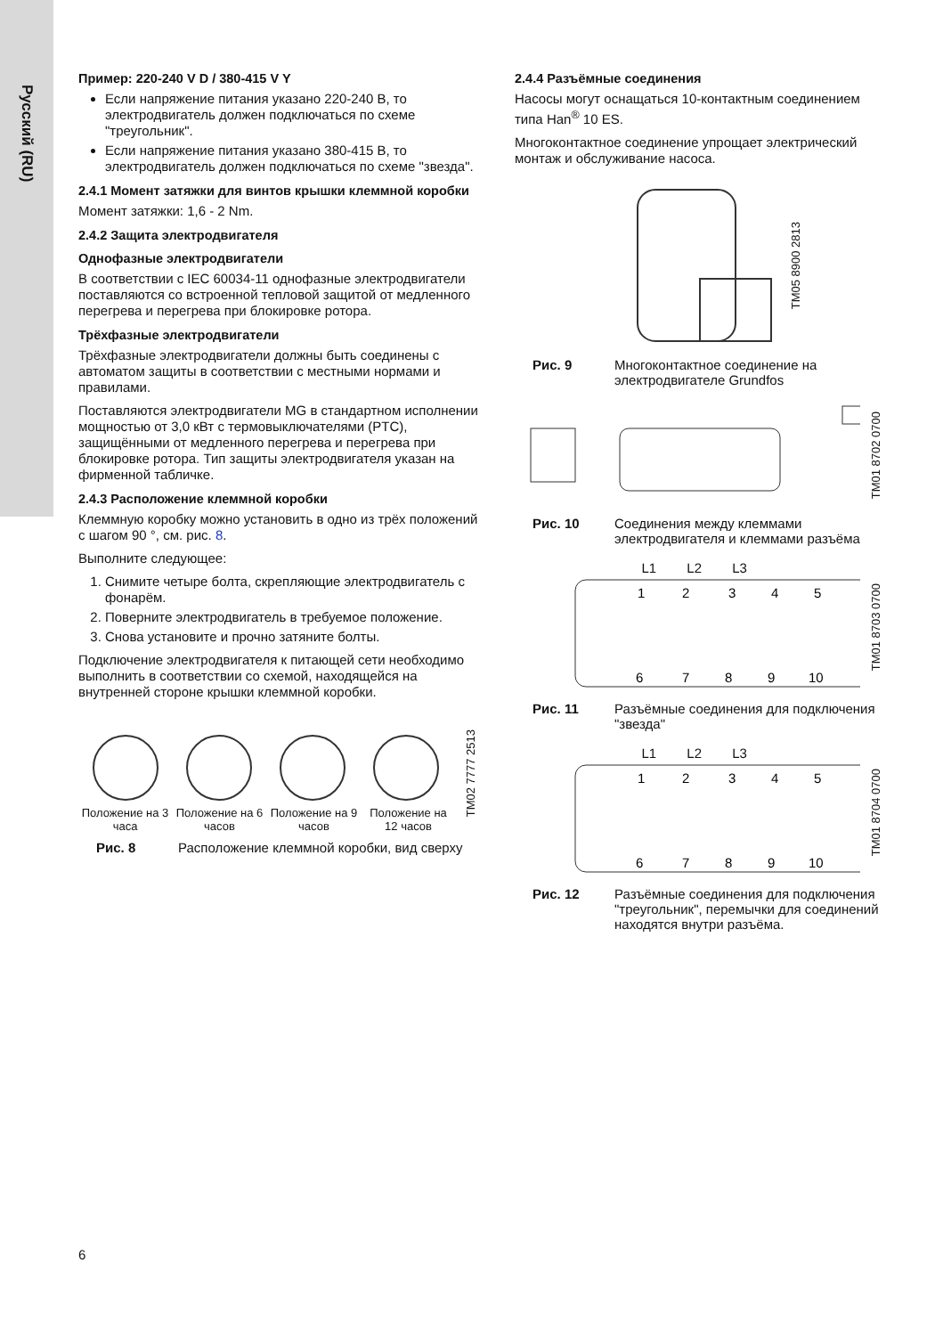Русский (RU)
Пример: 220-240 V D / 380-415 V Y
Если напряжение питания указано 220-240 В, то электродвигатель должен подключаться по схеме "треугольник".
Если напряжение питания указано 380-415 В, то электродвигатель должен подключаться по схеме "звезда".
2.4.1 Момент затяжки для винтов крышки клеммной коробки
Момент затяжки: 1,6 - 2 Nm.
2.4.2 Защита электродвигателя
Однофазные электродвигатели
В соответствии с IEC 60034-11 однофазные электродвигатели поставляются со встроенной тепловой защитой от медленного перегрева и перегрева при блокировке ротора.
Трёхфазные электродвигатели
Трёхфазные электродвигатели должны быть соединены с автоматом защиты в соответствии с местными нормами и правилами.
Поставляются электродвигатели MG в стандартном исполнении мощностью от 3,0 кВт с термовыключателями (PTC), защищёнными от медленного перегрева и перегрева при блокировке ротора. Тип защиты электродвигателя указан на фирменной табличке.
2.4.3 Расположение клеммной коробки
Клеммную коробку можно установить в одно из трёх положений с шагом 90 °, см. рис. 8.
Выполните следующее:
1. Снимите четыре болта, скрепляющие электродвигатель с фонарём.
2. Поверните электродвигатель в требуемое положение.
3. Снова установите и прочно затяните болты.
Подключение электродвигателя к питающей сети необходимо выполнить в соответствии со схемой, находящейся на внутренней стороне крышки клеммной коробки.
Положение на 3 часа
Положение на 6 часов
Положение на 9 часов
Положение на 12 часов
TM02 7777 2513
Рис. 8 Расположение клеммной коробки, вид сверху
2.4.4 Разъёмные соединения
Насосы могут оснащаться 10-контактным соединением типа Han<sup>®</sup> 10 ES.
Многоконтактное соединение упрощает электрический монтаж и обслуживание насоса.
TM05 8900 2813
Рис. 9 Многоконтактное соединение на электродвигателе Grundfos
TM01 8702 0700
Рис. 10 Соединения между клеммами электродвигателя и клеммами разъёма
L1 L2 L3
1
2
3
4
5
6
7
8
9
10
TM01 8703 0700
Рис. 11 Разъёмные соединения для подключения "звезда"
L1 L2 L3
1
2
3
4
5
6
7
8
9
10
TM01 8704 0700
Рис. 12 Разъёмные соединения для подключения "треугольник", перемычки для соединений находятся внутри разъёма.
6